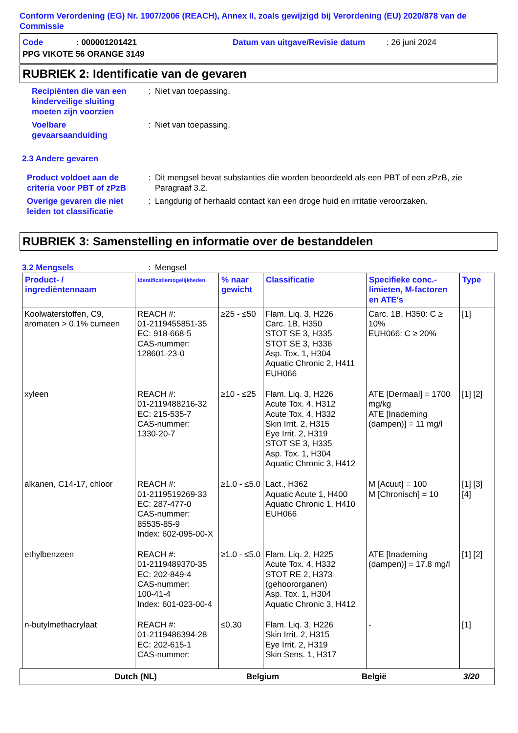Conform Verordening (EG) Nr. 1907/2006 (REACH), Annex II, zoals gewijzigd bij Verordening (EU) 2020/878 van de Commissie
Code: 000001201421 Datum van uitgave/Revisie datum: 26 juni 2024
PPG VIKOTE 56 ORANGE 3149
RUBRIEK 2: Identificatie van de gevaren
Recipiënten die van een kinderveilige sluiting moeten zijn voorzien
: Niet van toepassing.
Voelbare gevaarsaanduiding
: Niet van toepassing.
2.3 Andere gevaren
Product voldoet aan de criteria voor PBT of zPzB
: Dit mengsel bevat substanties die worden beoordeeld als een PBT of een zPzB, zie Paragraaf 3.2.
Overige gevaren die niet leiden tot classificatie
: Langdurig of herhaald contact kan een droge huid en irritatie veroorzaken.
RUBRIEK 3: Samenstelling en informatie over de bestanddelen
3.2 Mengsels : Mengsel
| Product- / ingrediëntennaam | Identificatiemogelijkheden | % naar gewicht | Classificatie | Specifieke conc.-limieten, M-factoren en ATE's | Type |
| --- | --- | --- | --- | --- | --- |
| Koolwaterstoffen, C9, aromaten > 0.1% cumeen | REACH #: 01-2119455851-35 EC: 918-668-5 CAS-nummer: 128601-23-0 | ≥25 - ≤50 | Flam. Liq. 3, H226 Carc. 1B, H350 STOT SE 3, H335 STOT SE 3, H336 Asp. Tox. 1, H304 Aquatic Chronic 2, H411 EUH066 | Carc. 1B, H350: C ≥ 10% EUH066: C ≥ 20% | [1] |
| xyleen | REACH #: 01-2119488216-32 EC: 215-535-7 CAS-nummer: 1330-20-7 | ≥10 - ≤25 | Flam. Liq. 3, H226 Acute Tox. 4, H312 Acute Tox. 4, H332 Skin Irrit. 2, H315 Eye Irrit. 2, H319 STOT SE 3, H335 Asp. Tox. 1, H304 Aquatic Chronic 3, H412 | ATE [Dermaal] = 1700 mg/kg ATE [Inademing (dampen)] = 11 mg/l | [1] [2] |
| alkanen, C14-17, chloor | REACH #: 01-2119519269-33 EC: 287-477-0 CAS-nummer: 85535-85-9 Index: 602-095-00-X | ≥1.0 - ≤5.0 | Lact., H362 Aquatic Acute 1, H400 Aquatic Chronic 1, H410 EUH066 | M [Acuut] = 100 M [Chronisch] = 10 | [1] [3] [4] |
| ethylbenzeen | REACH #: 01-2119489370-35 EC: 202-849-4 CAS-nummer: 100-41-4 Index: 601-023-00-4 | ≥1.0 - ≤5.0 | Flam. Liq. 2, H225 Acute Tox. 4, H332 STOT RE 2, H373 (gehoororganen) Asp. Tox. 1, H304 Aquatic Chronic 3, H412 | ATE [Inademing (dampen)] = 17.8 mg/l | [1] [2] |
| n-butylmethacrylaat | REACH #: 01-2119486394-28 EC: 202-615-1 CAS-nummer: | ≤0.30 | Flam. Liq. 3, H226 Skin Irrit. 2, H315 Eye Irrit. 2, H319 Skin Sens. 1, H317 | - | [1] |
Dutch (NL) Belgium België 3/20